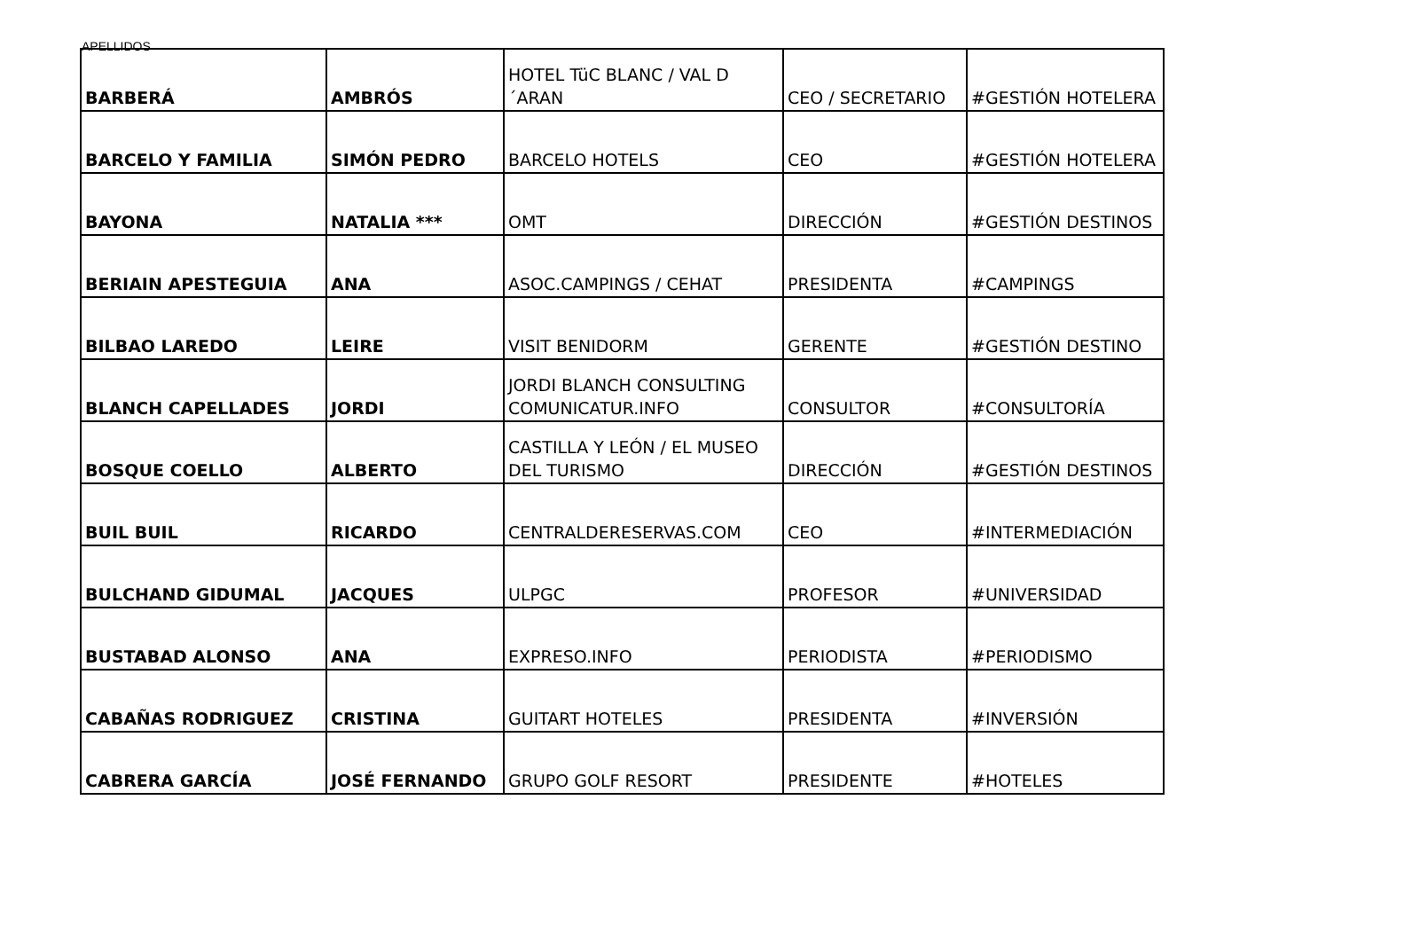APELLIDOS
| BARBERÁ | AMBRÓS | HOTEL TüC BLANC / VAL D´ARAN | CEO / SECRETARIO | #GESTIÓN HOTELERA |
| BARCELO Y FAMILIA | SIMÓN PEDRO | BARCELO HOTELS | CEO | #GESTIÓN HOTELERA |
| BAYONA | NATALIA *** | OMT | DIRECCIÓN | #GESTIÓN DESTINOS |
| BERIAIN APESTEGUIA | ANA | ASOC.CAMPINGS / CEHAT | PRESIDENTA | #CAMPINGS |
| BILBAO LAREDO | LEIRE | VISIT BENIDORM | GERENTE | #GESTIÓN DESTINO |
| BLANCH CAPELLADES | JORDI | JORDI BLANCH CONSULTING COMUNICATUR.INFO | CONSULTOR | #CONSULTORÍA |
| BOSQUE COELLO | ALBERTO | CASTILLA Y LEÓN / EL MUSEO DEL TURISMO | DIRECCIÓN | #GESTIÓN DESTINOS |
| BUIL BUIL | RICARDO | CENTRALDERESERVAS.COM | CEO | #INTERMEDIACIÓN |
| BULCHAND GIDUMAL | JACQUES | ULPGC | PROFESOR | #UNIVERSIDAD |
| BUSTABAD ALONSO | ANA | EXPRESO.INFO | PERIODISTA | #PERIODISMO |
| CABAÑAS RODRIGUEZ | CRISTINA | GUITART HOTELES | PRESIDENTA | #INVERSIÓN |
| CABRERA GARCÍA | JOSÉ FERNANDO | GRUPO GOLF RESORT | PRESIDENTE | #HOTELES |